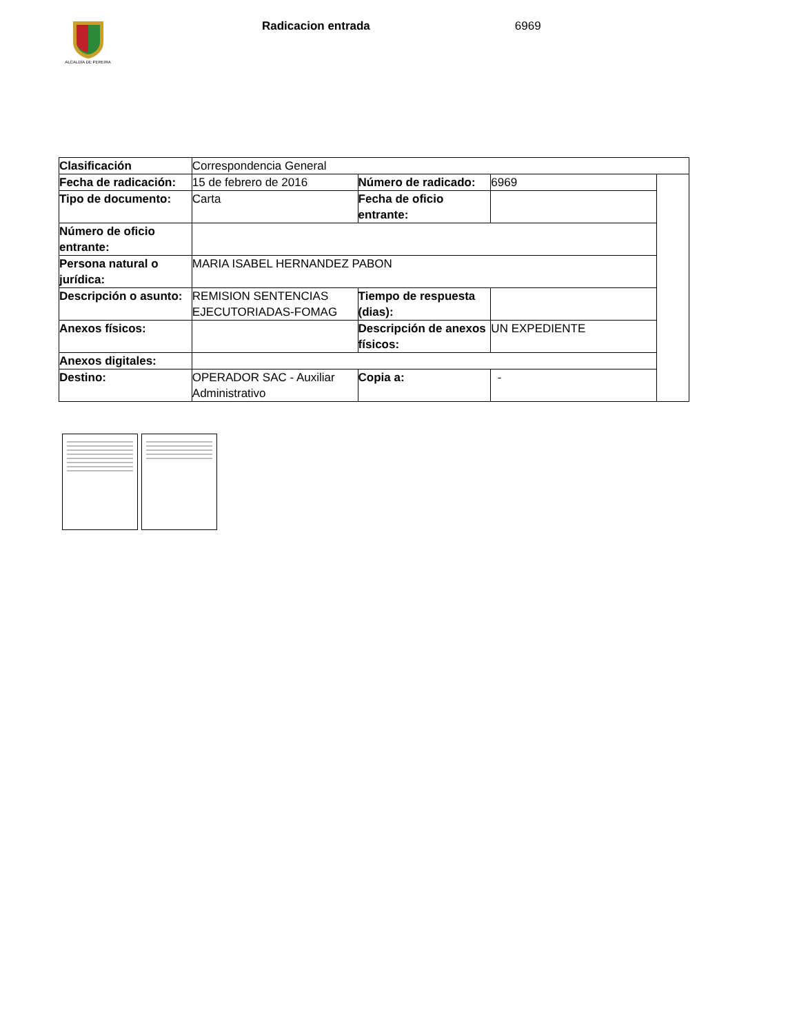ALCALDÍA DE PEREIRA
Radicacion entrada 6969
| Clasificación | Correspondencia General | | | |
| Fecha de radicación: | 15 de febrero de 2016 | Número de radicado: | 6969 | |
| Tipo de documento: | Carta | Fecha de oficio entrante: | | |
| Número de oficio entrante: | | | | |
| Persona natural o jurídica: | MARIA ISABEL HERNANDEZ PABON | | | |
| Descripción o asunto: | REMISION SENTENCIAS EJECUTORIADAS-FOMAG | Tiempo de respuesta (dias): | | |
| Anexos físicos: | | Descripción de anexos físicos: | UN EXPEDIENTE | |
| Anexos digitales: | | | | |
| Destino: | OPERADOR SAC - Auxiliar Administrativo | Copia a: | - | |